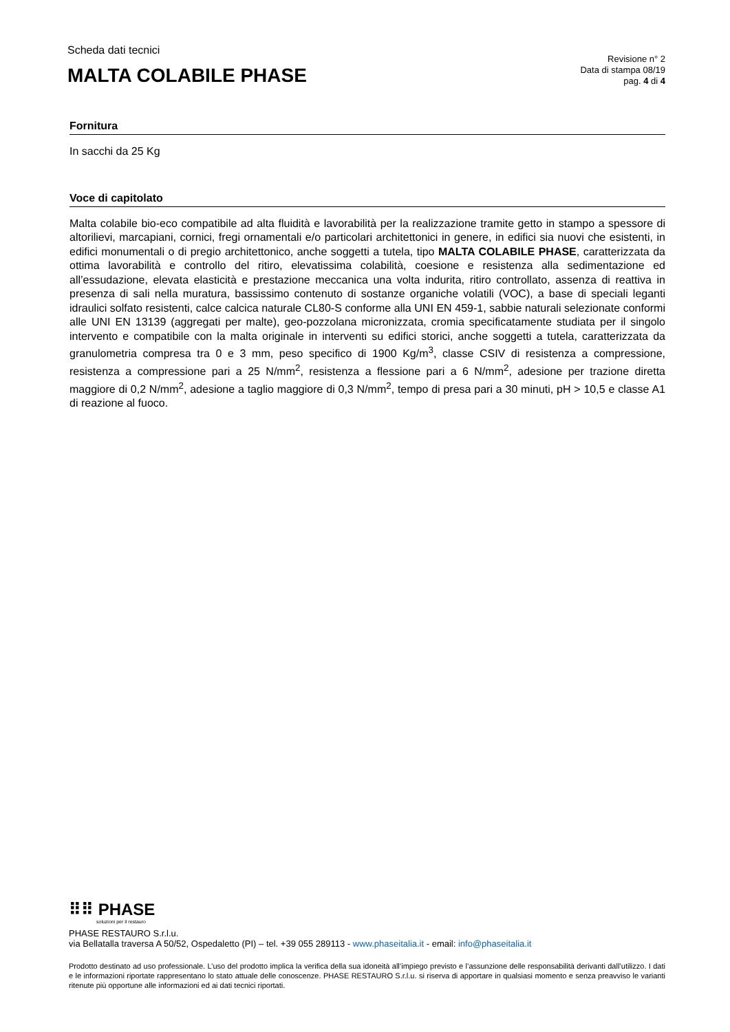Scheda dati tecnici
MALTA COLABILE PHASE
Revisione n° 2
Data di stampa 08/19
pag. 4 di 4
Fornitura
In sacchi da 25 Kg
Voce di capitolato
Malta colabile bio-eco compatibile ad alta fluidità e lavorabilità per la realizzazione tramite getto in stampo a spessore di altorilievi, marcapiani, cornici, fregi ornamentali e/o particolari architettonici in genere, in edifici sia nuovi che esistenti, in edifici monumentali o di pregio architettonico, anche soggetti a tutela, tipo MALTA COLABILE PHASE, caratterizzata da ottima lavorabilità e controllo del ritiro, elevatissima colabilità, coesione e resistenza alla sedimentazione ed all’essudazione, elevata elasticità e prestazione meccanica una volta indurita, ritiro controllato, assenza di reattiva in presenza di sali nella muratura, bassissimo contenuto di sostanze organiche volatili (VOC), a base di speciali leganti idraulici solfato resistenti, calce calcica naturale CL80-S conforme alla UNI EN 459-1, sabbie naturali selezionate conformi alle UNI EN 13139 (aggregati per malte), geo-pozzolana micronizzata, cromia specificatamente studiata per il singolo intervento e compatibile con la malta originale in interventi su edifici storici, anche soggetti a tutela, caratterizzata da granulometria compresa tra 0 e 3 mm, peso specifico di 1900 Kg/m<sup>3</sup>, classe CSIV di resistenza a compressione, resistenza a compressione pari a 25 N/mm<sup>2</sup>, resistenza a flessione pari a 6 N/mm<sup>2</sup>, adesione per trazione diretta maggiore di 0,2 N/mm<sup>2</sup>, adesione a taglio maggiore di 0,3 N/mm<sup>2</sup>, tempo di presa pari a 30 minuti, pH > 10,5 e classe A1 di reazione al fuoco.
⠿⠿ PHASE
soluzioni per il restauro
PHASE RESTAURO S.r.l.u.
via Bellatalla traversa A 50/52, Ospedaletto (PI) – tel. +39 055 289113 - www.phaseitalia.it - email: info@phaseitalia.it
Prodotto destinato ad uso professionale. L’uso del prodotto implica la verifica della sua idoneità all’impiego previsto e l’assunzione delle responsabilità derivanti dall’utilizzo. I dati e le informazioni riportate rappresentano lo stato attuale delle conoscenze. PHASE RESTAURO S.r.l.u. si riserva di apportare in qualsiasi momento e senza preavviso le varianti ritenute più opportune alle informazioni ed ai dati tecnici riportati.